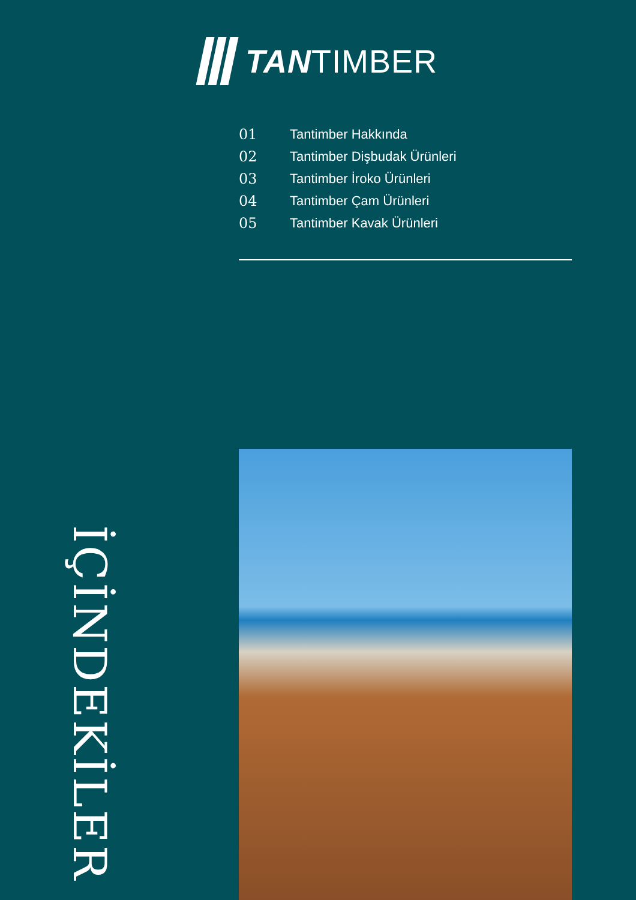TANTIMBER
01 Tantimber Hakkında
02 Tantimber Dişbudak Ürünleri
03 Tantimber İroko Ürünleri
04 Tantimber Çam Ürünleri
05 Tantimber Kavak Ürünleri
İÇİNDEKİLER